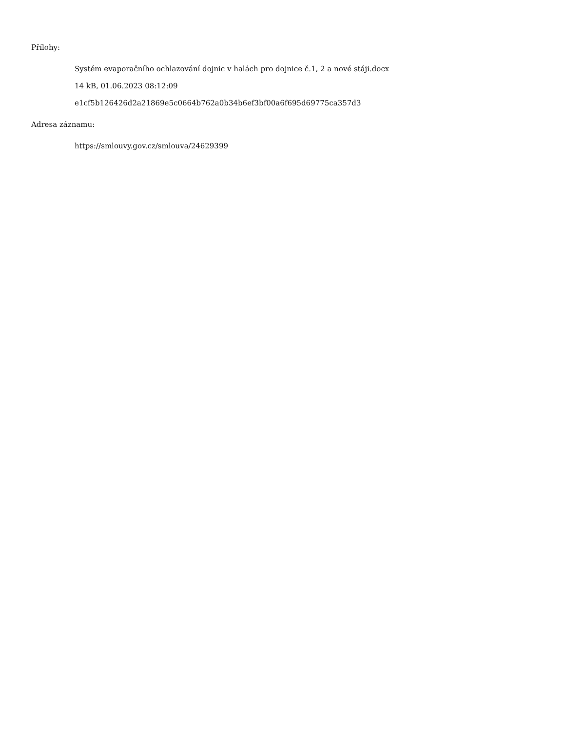Přílohy:
Systém evaporačního ochlazování dojnic v halách pro dojnice č.1, 2 a nové stáji.docx
14 kB, 01.06.2023 08:12:09
e1cf5b126426d2a21869e5c0664b762a0b34b6ef3bf00a6f695d69775ca357d3
Adresa záznamu:
https://smlouvy.gov.cz/smlouva/24629399